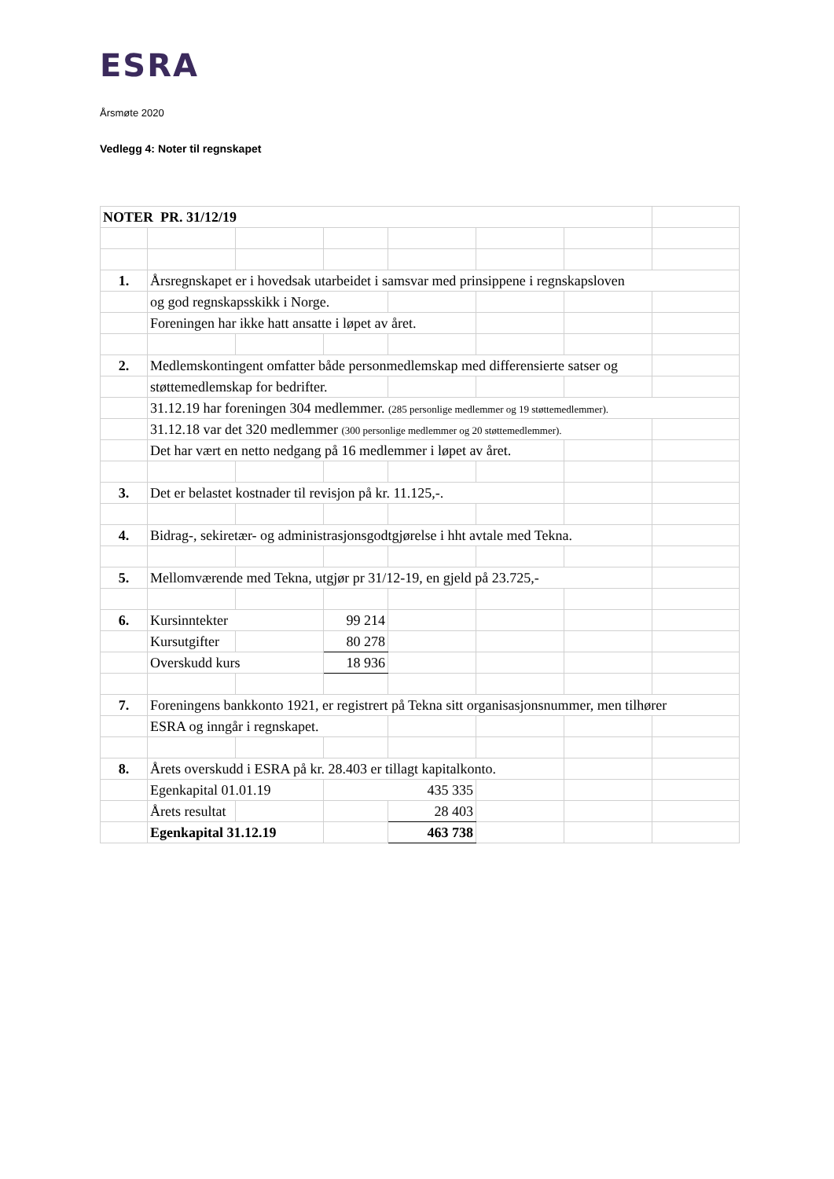ESRA
Årsmøte 2020
Vedlegg 4: Noter til regnskapet
| NOTER PR. 31/12/19 | | | | | | | |
| 1. | Årsregnskapet er i hovedsak utarbeidet i samsvar med prinsippene i regnskapsloven | | | | | | |
| | og god regnskapsskikk i Norge. | | | | | | |
| | Foreningen har ikke hatt ansatte i løpet av året. | | | | | | |
| 2. | Medlemskontingent omfatter både personmedlemskap med differensierte satser og | | | | | | |
| | støttemedlemskap for bedrifter. | | | | | | |
| | 31.12.19 har foreningen 304 medlemmer. (285 personlige medlemmer og 19 støttemedlemmer). | | | | | | |
| | 31.12.18 var det 320 medlemmer (300 personlige medlemmer og 20 støttemedlemmer). | | | | | | |
| | Det har vært en netto nedgang på 16 medlemmer i løpet av året. | | | | | | |
| 3. | Det er belastet kostnader til revisjon på kr. 11.125,-. | | | | | | |
| 4. | Bidrag-, sekiretær- og administrasjonsgodtgjørelse i hht avtale med Tekna. | | | | | | |
| 5. | Mellomværende med Tekna, utgjør pr 31/12-19, en gjeld på 23.725,- | | | | | | |
| 6. | Kursinntekter | | 99 214 | | | | |
| | Kursutgifter | | 80 278 | | | | |
| | Overskudd kurs | | 18 936 | | | | |
| 7. | Foreningens bankkonto 1921, er registrert på Tekna sitt organisasjonsnummer, men tilhører | | | | | | |
| | ESRA og inngår i regnskapet. | | | | | | |
| 8. | Årets overskudd i ESRA på kr. 28.403 er tillagt kapitalkonto. | | | | | | |
| | Egenkapital 01.01.19 | | 435 335 | | | | |
| | Årets resultat | | | 28 403 | | | |
| | Egenkapital 31.12.19 | | | 463 738 | | | |